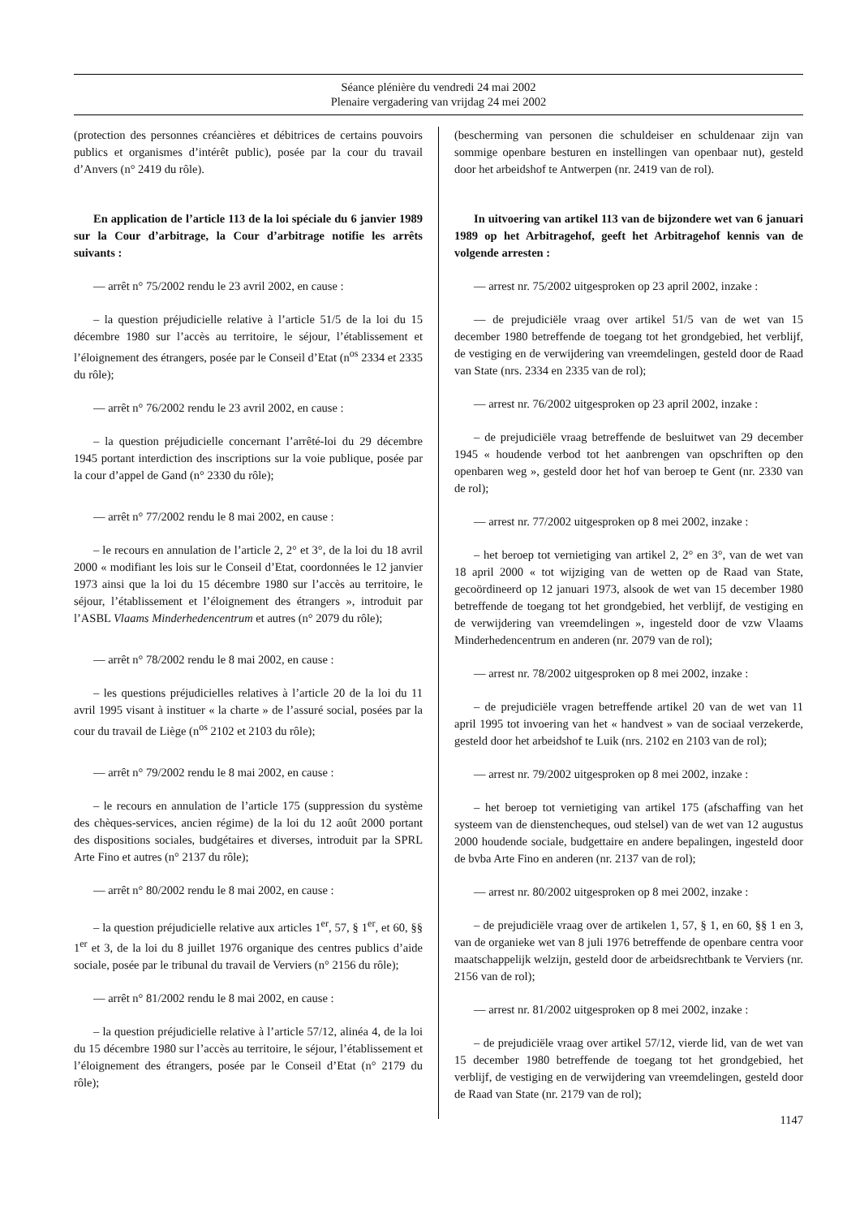Séance plénière du vendredi 24 mai 2002
Plenaire vergadering van vrijdag 24 mei 2002
(protection des personnes créancières et débitrices de certains pouvoirs publics et organismes d’intérêt public), posée par la cour du travail d’Anvers (n° 2419 du rôle).
En application de l’article 113 de la loi spéciale du 6 janvier 1989 sur la Cour d’arbitrage, la Cour d’arbitrage notifie les arrêts suivants :
— arrêt n° 75/2002 rendu le 23 avril 2002, en cause :
– la question préjudicielle relative à l’article 51/5 de la loi du 15 décembre 1980 sur l’accès au territoire, le séjour, l’établissement et l’éloignement des étrangers, posée par le Conseil d’Etat (n<sup>os</sup> 2334 et 2335 du rôle);
— arrêt n° 76/2002 rendu le 23 avril 2002, en cause :
– la question préjudicielle concernant l’arrêté-loi du 29 décembre 1945 portant interdiction des inscriptions sur la voie publique, posée par la cour d’appel de Gand (n° 2330 du rôle);
— arrêt n° 77/2002 rendu le 8 mai 2002, en cause :
– le recours en annulation de l’article 2, 2° et 3°, de la loi du 18 avril 2000 « modifiant les lois sur le Conseil d’Etat, coordonnées le 12 janvier 1973 ainsi que la loi du 15 décembre 1980 sur l’accès au territoire, le séjour, l’établissement et l’éloignement des étrangers », introduit par l’ASBL Vlaams Minderhedencentrum et autres (n° 2079 du rôle);
— arrêt n° 78/2002 rendu le 8 mai 2002, en cause :
– les questions préjudicielles relatives à l’article 20 de la loi du 11 avril 1995 visant à instituer « la charte » de l’assuré social, posées par la cour du travail de Liège (n<sup>os</sup> 2102 et 2103 du rôle);
— arrêt n° 79/2002 rendu le 8 mai 2002, en cause :
– le recours en annulation de l’article 175 (suppression du système des chèques-services, ancien régime) de la loi du 12 août 2000 portant des dispositions sociales, budgétaires et diverses, introduit par la SPRL Arte Fino et autres (n° 2137 du rôle);
— arrêt n° 80/2002 rendu le 8 mai 2002, en cause :
– la question préjudicielle relative aux articles 1<sup>er</sup>, 57, § 1<sup>er</sup>, et 60, §§ 1<sup>er</sup> et 3, de la loi du 8 juillet 1976 organique des centres publics d’aide sociale, posée par le tribunal du travail de Verviers (n° 2156 du rôle);
— arrêt n° 81/2002 rendu le 8 mai 2002, en cause :
– la question préjudicielle relative à l’article 57/12, alinéa 4, de la loi du 15 décembre 1980 sur l’accès au territoire, le séjour, l’établissement et l’éloignement des étrangers, posée par le Conseil d’Etat (n° 2179 du rôle);
(bescherming van personen die schuldeiser en schuldenaar zijn van sommige openbare besturen en instellingen van openbaar nut), gesteld door het arbeidshof te Antwerpen (nr. 2419 van de rol).
In uitvoering van artikel 113 van de bijzondere wet van 6 januari 1989 op het Arbitragehof, geeft het Arbitragehof kennis van de volgende arresten :
— arrest nr. 75/2002 uitgesproken op 23 april 2002, inzake :
— de prejudiciële vraag over artikel 51/5 van de wet van 15 december 1980 betreffende de toegang tot het grondgebied, het verblijf, de vestiging en de verwijdering van vreemdelingen, gesteld door de Raad van State (nrs. 2334 en 2335 van de rol);
— arrest nr. 76/2002 uitgesproken op 23 april 2002, inzake :
– de prejudiciële vraag betreffende de besluitwet van 29 december 1945 « houdende verbod tot het aanbrengen van opschriften op den openbaren weg », gesteld door het hof van beroep te Gent (nr. 2330 van de rol);
— arrest nr. 77/2002 uitgesproken op 8 mei 2002, inzake :
– het beroep tot vernietiging van artikel 2, 2° en 3°, van de wet van 18 april 2000 « tot wijziging van de wetten op de Raad van State, gecoördineerd op 12 januari 1973, alsook de wet van 15 december 1980 betreffende de toegang tot het grondgebied, het verblijf, de vestiging en de verwijdering van vreemdelingen », ingesteld door de vzw Vlaams Minderhedencentrum en anderen (nr. 2079 van de rol);
— arrest nr. 78/2002 uitgesproken op 8 mei 2002, inzake :
– de prejudiciële vragen betreffende artikel 20 van de wet van 11 april 1995 tot invoering van het « handvest » van de sociaal verzekerde, gesteld door het arbeidshof te Luik (nrs. 2102 en 2103 van de rol);
— arrest nr. 79/2002 uitgesproken op 8 mei 2002, inzake :
– het beroep tot vernietiging van artikel 175 (afschaffing van het systeem van de dienstencheques, oud stelsel) van de wet van 12 augustus 2000 houdende sociale, budgettaire en andere bepalingen, ingesteld door de bvba Arte Fino en anderen (nr. 2137 van de rol);
— arrest nr. 80/2002 uitgesproken op 8 mei 2002, inzake :
– de prejudiciële vraag over de artikelen 1, 57, § 1, en 60, §§ 1 en 3, van de organieke wet van 8 juli 1976 betreffende de openbare centra voor maatschappelijk welzijn, gesteld door de arbeidsrechtbank te Verviers (nr. 2156 van de rol);
— arrest nr. 81/2002 uitgesproken op 8 mei 2002, inzake :
– de prejudiciële vraag over artikel 57/12, vierde lid, van de wet van 15 december 1980 betreffende de toegang tot het grondgebied, het verblijf, de vestiging en de verwijdering van vreemdelingen, gesteld door de Raad van State (nr. 2179 van de rol);
1147